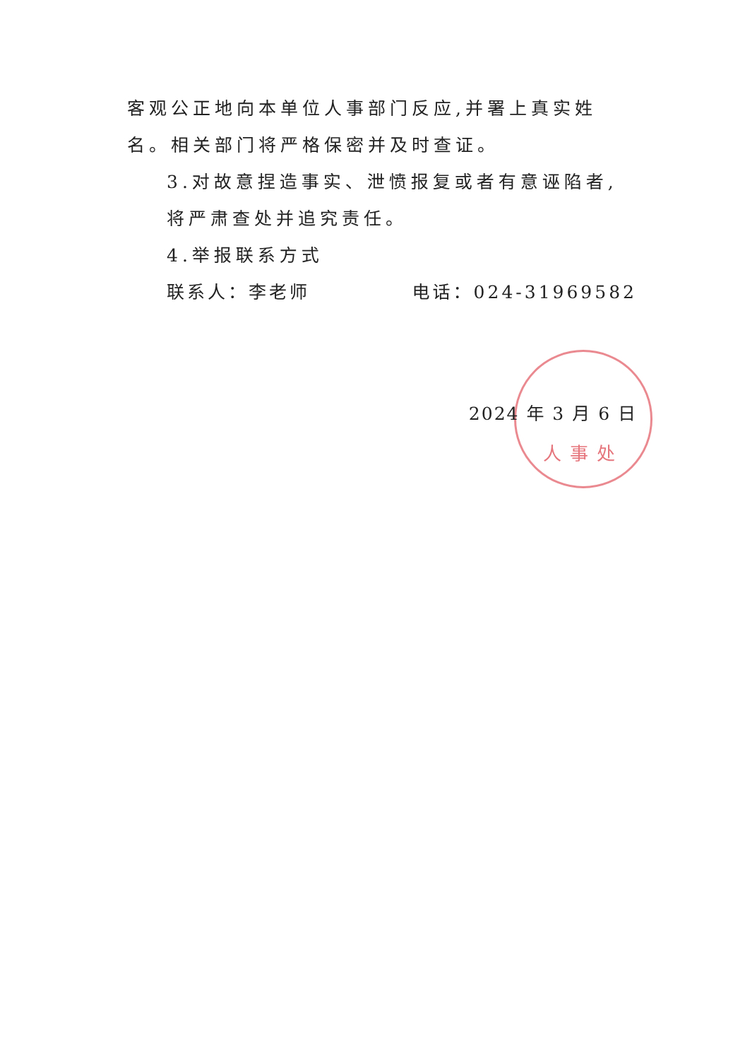人事处
客观公正地向本单位人事部门反应,并署上真实姓名。相关部门将严格保密并及时查证。
3.对故意捏造事实、泄愤报复或者有意诬陷者,将严肃查处并追究责任。
4.举报联系方式
联系人：李老师 电话：024-31969582
2024 年 3 月 6 日